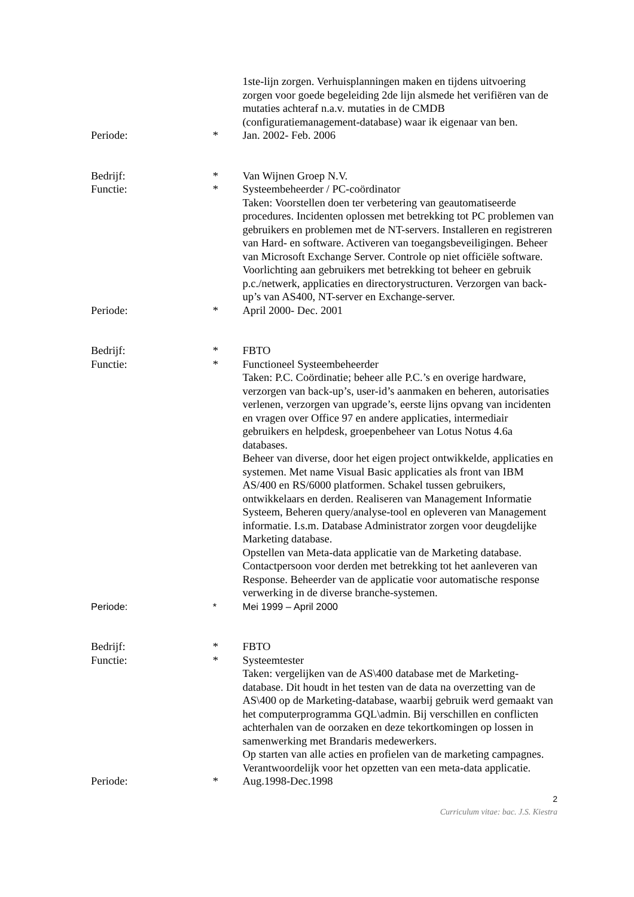1ste-lijn zorgen. Verhuisplanningen maken en tijdens uitvoering zorgen voor goede begeleiding 2de lijn alsmede het verifiëren van de mutaties achteraf n.a.v. mutaties in de CMDB (configuratiemanagement-database) waar ik eigenaar van ben.
Periode: * Jan. 2002- Feb. 2006
Bedrijf: * Van Wijnen Groep N.V.
Functie: * Systeembeheerder / PC-coördinator
Taken: Voorstellen doen ter verbetering van geautomatiseerde procedures. Incidenten oplossen met betrekking tot PC problemen van gebruikers en problemen met de NT-servers. Installeren en registreren van Hard- en software. Activeren van toegangsbeveiligingen. Beheer van Microsoft Exchange Server. Controle op niet officiële software. Voorlichting aan gebruikers met betrekking tot beheer en gebruik p.c./netwerk, applicaties en directorystructuren. Verzorgen van back-up’s van AS400, NT-server en Exchange-server.
Periode: * April 2000- Dec. 2001
Bedrijf: * FBTO
Functie: * Functioneel Systeembeheerder
Taken: P.C. Coördinatie; beheer alle P.C.’s en overige hardware, verzorgen van back-up’s, user-id’s aanmaken en beheren, autorisaties verlenen, verzorgen van upgrade’s, eerste lijns opvang van incidenten en vragen over Office 97 en andere applicaties, intermediair gebruikers en helpdesk, groepenbeheer van Lotus Notus 4.6a databases.
Beheer van diverse, door het eigen project ontwikkelde, applicaties en systemen. Met name Visual Basic applicaties als front van IBM AS/400 en RS/6000 platformen. Schakel tussen gebruikers, ontwikkelaars en derden. Realiseren van Management Informatie Systeem, Beheren query/analyse-tool en opleveren van Management informatie. I.s.m. Database Administrator zorgen voor deugdelijke Marketing database.
Opstellen van Meta-data applicatie van de Marketing database. Contactpersoon voor derden met betrekking tot het aanleveren van Response. Beheerder van de applicatie voor automatische response verwerking in de diverse branche-systemen.
Periode: * Mei 1999 – April 2000
Bedrijf: * FBTO
Functie: * Systeemtester
Taken: vergelijken van de AS\400 database met de Marketing-database. Dit houdt in het testen van de data na overzetting van de AS\400 op de Marketing-database, waarbij gebruik werd gemaakt van het computerprogramma GQL\admin. Bij verschillen en conflicten achterhalen van de oorzaken en deze tekortkomingen op lossen in samenwerking met Brandaris medewerkers.
Op starten van alle acties en profielen van de marketing campagnes.
Verantwoordelijk voor het opzetten van een meta-data applicatie.
Periode: * Aug.1998-Dec.1998
2
Curriculum vitae: bac. J.S. Kiestra